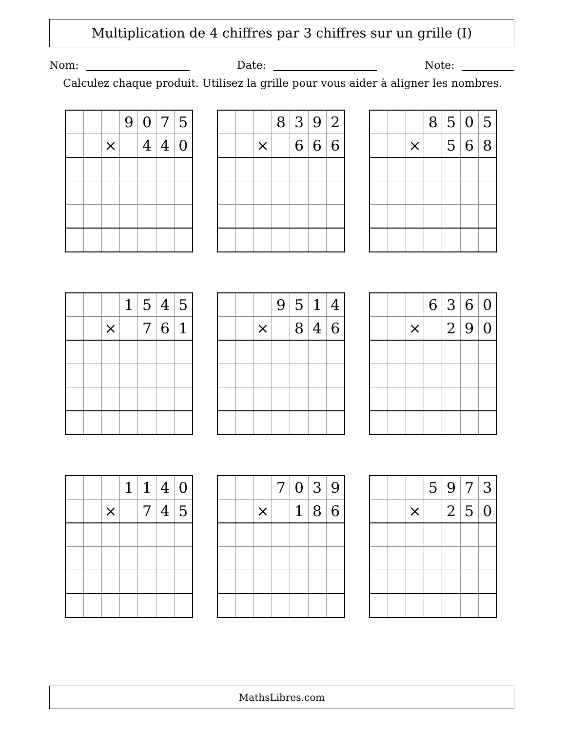Multiplication de 4 chiffres par 3 chiffres sur un grille (I)
Nom: Date: Note:
Calculez chaque produit. Utilisez la grille pour vous aider à aligner les nombres.
| | | | 9 | 0 | 7 | 5 |
| | | × | | 4 | 4 | 0 |
| | | | 8 | 3 | 9 | 2 |
| | | × | | 6 | 6 | 6 |
| | | | 8 | 5 | 0 | 5 |
| | | × | | 5 | 6 | 8 |
| | | | 1 | 5 | 4 | 5 |
| | | × | | 7 | 6 | 1 |
| | | | 9 | 5 | 1 | 4 |
| | | × | | 8 | 4 | 6 |
| | | | 6 | 3 | 6 | 0 |
| | | × | | 2 | 9 | 0 |
| | | | 1 | 1 | 4 | 0 |
| | | × | | 7 | 4 | 5 |
| | | | 7 | 0 | 3 | 9 |
| | | × | | 1 | 8 | 6 |
| | | | 5 | 9 | 7 | 3 |
| | | × | | 2 | 5 | 0 |
MathsLibres.com